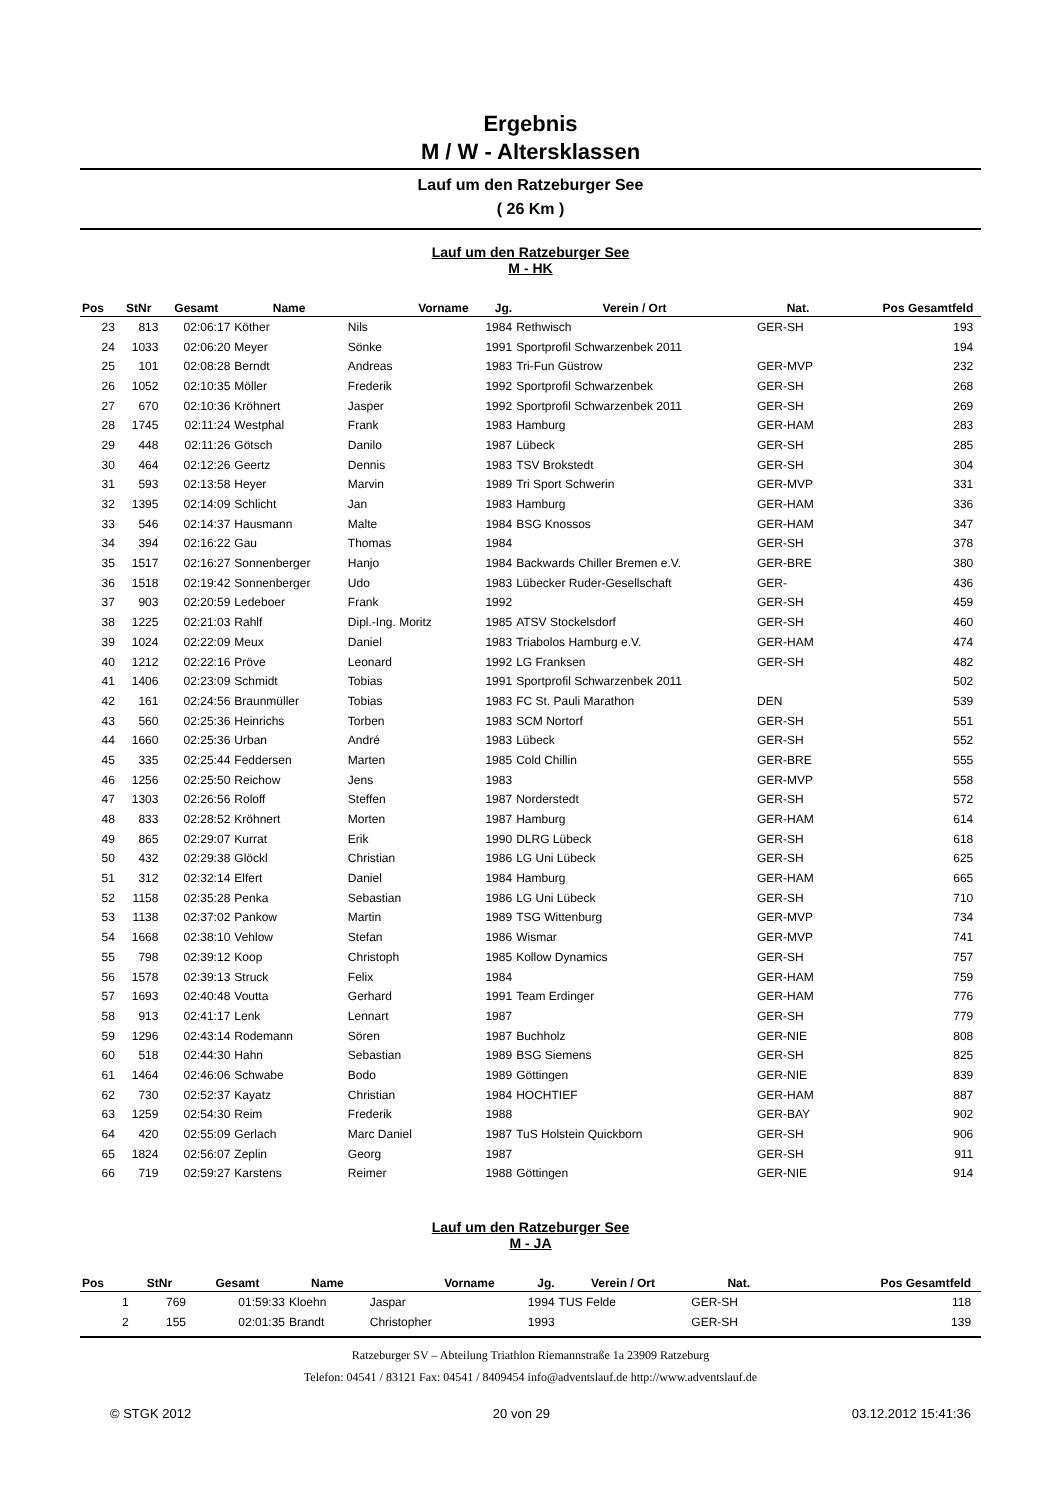Ergebnis
M / W - Altersklassen
Lauf um den Ratzeburger See
( 26 Km )
Lauf um den Ratzeburger See
M - HK
| Pos | StNr | Gesamt | Name | Vorname | Jg. | Verein / Ort | Nat. | Pos Gesamtfeld | |
| --- | --- | --- | --- | --- | --- | --- | --- | --- | --- |
| 23 | 813 | 02:06:17 | Köther | Nils | 1984 | Rethwisch | GER-SH | 193 | |
| 24 | 1033 | 02:06:20 | Meyer | Sönke | 1991 | Sportprofil Schwarzenbek 2011 | | 194 | |
| 25 | 101 | 02:08:28 | Berndt | Andreas | 1983 | Tri-Fun Güstrow | GER-MVP | 232 | |
| 26 | 1052 | 02:10:35 | Möller | Frederik | 1992 | Sportprofil Schwarzenbek | GER-SH | 268 | |
| 27 | 670 | 02:10:36 | Kröhnert | Jasper | 1992 | Sportprofil Schwarzenbek 2011 | GER-SH | 269 | |
| 28 | 1745 | 02:11:24 | Westphal | Frank | 1983 | Hamburg | GER-HAM | 283 | |
| 29 | 448 | 02:11:26 | Götsch | Danilo | 1987 | Lübeck | GER-SH | 285 | |
| 30 | 464 | 02:12:26 | Geertz | Dennis | 1983 | TSV Brokstedt | GER-SH | 304 | |
| 31 | 593 | 02:13:58 | Heyer | Marvin | 1989 | Tri Sport Schwerin | GER-MVP | 331 | |
| 32 | 1395 | 02:14:09 | Schlicht | Jan | 1983 | Hamburg | GER-HAM | 336 | |
| 33 | 546 | 02:14:37 | Hausmann | Malte | 1984 | BSG Knossos | GER-HAM | 347 | |
| 34 | 394 | 02:16:22 | Gau | Thomas | 1984 | | GER-SH | 378 | |
| 35 | 1517 | 02:16:27 | Sonnenberger | Hanjo | 1984 | Backwards Chiller Bremen e.V. | GER-BRE | 380 | |
| 36 | 1518 | 02:19:42 | Sonnenberger | Udo | 1983 | Lübecker Ruder-Gesellschaft | GER- | 436 | |
| 37 | 903 | 02:20:59 | Ledeboer | Frank | 1992 | | GER-SH | 459 | |
| 38 | 1225 | 02:21:03 | Rahlf | Dipl.-Ing. Moritz | 1985 | ATSV Stockelsdorf | GER-SH | 460 | |
| 39 | 1024 | 02:22:09 | Meux | Daniel | 1983 | Triabolos Hamburg e.V. | GER-HAM | 474 | |
| 40 | 1212 | 02:22:16 | Pröve | Leonard | 1992 | LG Franksen | GER-SH | 482 | |
| 41 | 1406 | 02:23:09 | Schmidt | Tobias | 1991 | Sportprofil Schwarzenbek 2011 | | 502 | |
| 42 | 161 | 02:24:56 | Braunmüller | Tobias | 1983 | FC St. Pauli Marathon | DEN | 539 | |
| 43 | 560 | 02:25:36 | Heinrichs | Torben | 1983 | SCM Nortorf | GER-SH | 551 | |
| 44 | 1660 | 02:25:36 | Urban | André | 1983 | Lübeck | GER-SH | 552 | |
| 45 | 335 | 02:25:44 | Feddersen | Marten | 1985 | Cold Chillin | GER-BRE | 555 | |
| 46 | 1256 | 02:25:50 | Reichow | Jens | 1983 | | GER-MVP | 558 | |
| 47 | 1303 | 02:26:56 | Roloff | Steffen | 1987 | Norderstedt | GER-SH | 572 | |
| 48 | 833 | 02:28:52 | Kröhnert | Morten | 1987 | Hamburg | GER-HAM | 614 | |
| 49 | 865 | 02:29:07 | Kurrat | Erik | 1990 | DLRG Lübeck | GER-SH | 618 | |
| 50 | 432 | 02:29:38 | Glöckl | Christian | 1986 | LG Uni Lübeck | GER-SH | 625 | |
| 51 | 312 | 02:32:14 | Elfert | Daniel | 1984 | Hamburg | GER-HAM | 665 | |
| 52 | 1158 | 02:35:28 | Penka | Sebastian | 1986 | LG Uni Lübeck | GER-SH | 710 | |
| 53 | 1138 | 02:37:02 | Pankow | Martin | 1989 | TSG Wittenburg | GER-MVP | 734 | |
| 54 | 1668 | 02:38:10 | Vehlow | Stefan | 1986 | Wismar | GER-MVP | 741 | |
| 55 | 798 | 02:39:12 | Koop | Christoph | 1985 | Kollow Dynamics | GER-SH | 757 | |
| 56 | 1578 | 02:39:13 | Struck | Felix | 1984 | | GER-HAM | 759 | |
| 57 | 1693 | 02:40:48 | Voutta | Gerhard | 1991 | Team Erdinger | GER-HAM | 776 | |
| 58 | 913 | 02:41:17 | Lenk | Lennart | 1987 | | GER-SH | 779 | |
| 59 | 1296 | 02:43:14 | Rodemann | Sören | 1987 | Buchholz | GER-NIE | 808 | |
| 60 | 518 | 02:44:30 | Hahn | Sebastian | 1989 | BSG Siemens | GER-SH | 825 | |
| 61 | 1464 | 02:46:06 | Schwabe | Bodo | 1989 | Göttingen | GER-NIE | 839 | |
| 62 | 730 | 02:52:37 | Kayatz | Christian | 1984 | HOCHTIEF | GER-HAM | 887 | |
| 63 | 1259 | 02:54:30 | Reim | Frederik | 1988 | | GER-BAY | 902 | |
| 64 | 420 | 02:55:09 | Gerlach | Marc Daniel | 1987 | TuS Holstein Quickborn | GER-SH | 906 | |
| 65 | 1824 | 02:56:07 | Zeplin | Georg | 1987 | | GER-SH | 911 | |
| 66 | 719 | 02:59:27 | Karstens | Reimer | 1988 | Göttingen | GER-NIE | 914 | |
Lauf um den Ratzeburger See
M - JA
| Pos | StNr | Gesamt | Name | Vorname | Jg. | Verein / Ort | Nat. | Pos Gesamtfeld | |
| --- | --- | --- | --- | --- | --- | --- | --- | --- | --- |
| 1 | 769 | 01:59:33 | Kloehn | Jaspar | 1994 | TUS Felde | GER-SH | 118 | |
| 2 | 155 | 02:01:35 | Brandt | Christopher | 1993 | | GER-SH | 139 | |
Ratzeburger SV – Abteilung Triathlon Riemannstraße 1a 23909 Ratzeburg
Telefon: 04541 / 83121 Fax: 04541 / 8409454 info@adventslauf.de http://www.adventslauf.de
© STGK 2012 20 von 29 03.12.2012 15:41:36